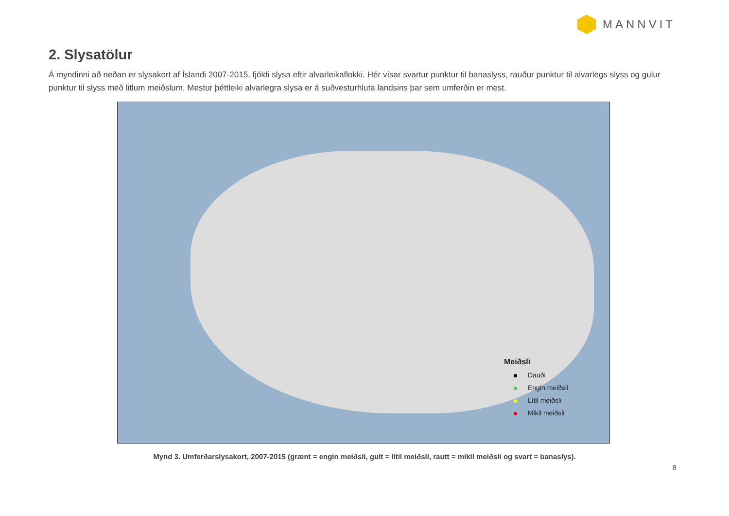MANNVIT
2. Slysatölur
Á myndinni að neðan er slysakort af Íslandi 2007-2015, fjöldi slysa eftir alvarleikaflokki. Hér vísar svartur punktur til banaslyss, rauður punktur til alvarlegs slyss og gulur punktur til slyss með litlum meiðslum. Mestur þéttleiki alvarlegra slysa er á suðvesturhluta landsins þar sem umferðin er mest.
Meiðsli
Dauði
Engin meiðsli
Lítil meiðsli
Mikil meiðsli
Mynd 3. Umferðarslysakort, 2007-2015 (grænt = engin meiðsli, gult = lítil meiðsli, rautt = mikil meiðsli og svart = banaslys).
8